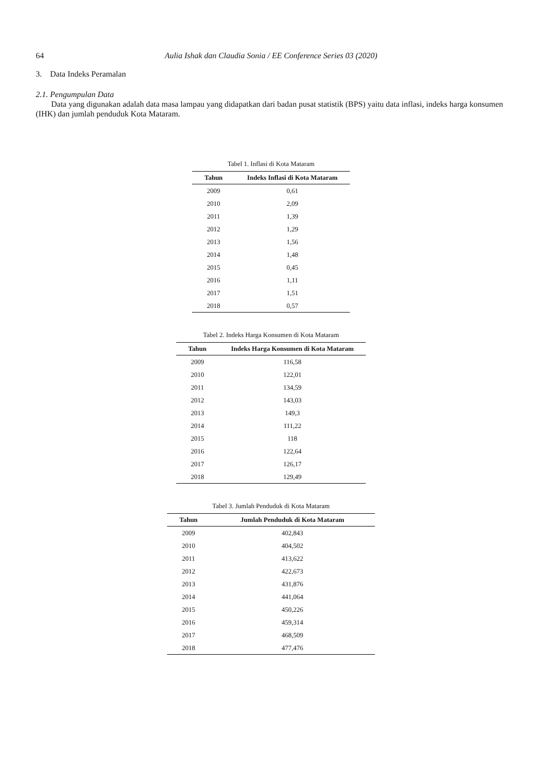64 Aulia Ishak dan Claudia Sonia / EE Conference Series 03 (2020)
3. Data Indeks Peramalan
2.1. Pengumpulan Data
Data yang digunakan adalah data masa lampau yang didapatkan dari badan pusat statistik (BPS) yaitu data inflasi, indeks harga konsumen (IHK) dan jumlah penduduk Kota Mataram.
Tabel 1. Inflasi di Kota Mataram
| Tahun | Indeks Inflasi di Kota Mataram |
| --- | --- |
| 2009 | 0,61 |
| 2010 | 2,09 |
| 2011 | 1,39 |
| 2012 | 1,29 |
| 2013 | 1,56 |
| 2014 | 1,48 |
| 2015 | 0,45 |
| 2016 | 1,11 |
| 2017 | 1,51 |
| 2018 | 0,57 |
Tabel 2. Indeks Harga Konsumen di Kota Mataram
| Tahun | Indeks Harga Konsumen di Kota Mataram |
| --- | --- |
| 2009 | 116,58 |
| 2010 | 122,01 |
| 2011 | 134,59 |
| 2012 | 143,03 |
| 2013 | 149,3 |
| 2014 | 111,22 |
| 2015 | 118 |
| 2016 | 122,64 |
| 2017 | 126,17 |
| 2018 | 129,49 |
Tabel 3. Jumlah Penduduk di Kota Mataram
| Tahun | Jumlah Penduduk di Kota Mataram |
| --- | --- |
| 2009 | 402,843 |
| 2010 | 404,502 |
| 2011 | 413,622 |
| 2012 | 422,673 |
| 2013 | 431,876 |
| 2014 | 441,064 |
| 2015 | 450,226 |
| 2016 | 459,314 |
| 2017 | 468,509 |
| 2018 | 477,476 |